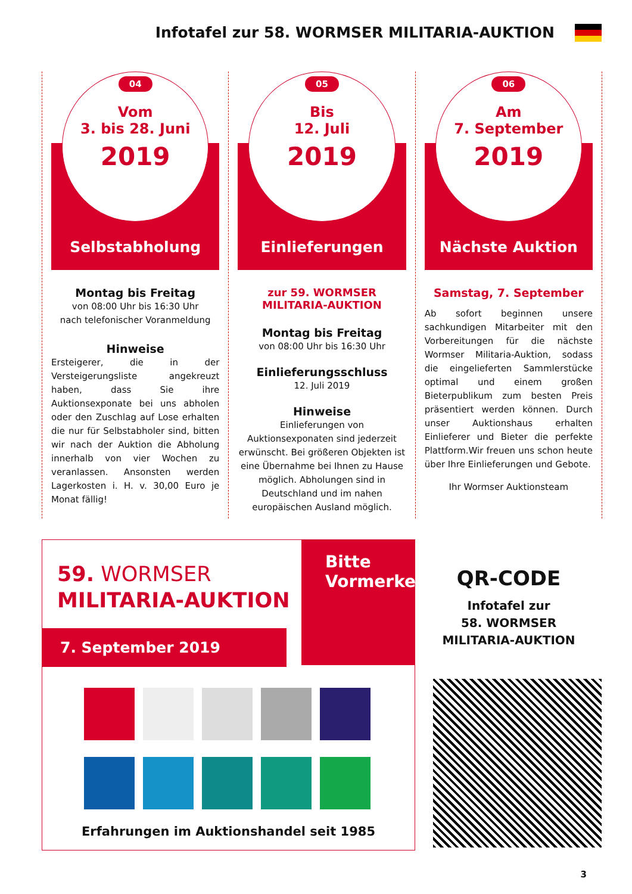Infotafel zur 58. WORMSER MILITARIA-AUKTION
04
Vom
3. bis 28. Juni
2019
Selbstabholung
Montag bis Freitag
von 08:00 Uhr bis 16:30 Uhr
nach telefonischer Voranmeldung
Hinweise
Ersteigerer, die in der Versteigerungsliste angekreuzt haben, dass Sie ihre Auktionsexponate bei uns abholen oder den Zuschlag auf Lose erhalten die nur für Selbstabholer sind, bitten wir nach der Auktion die Abholung innerhalb von vier Wochen zu veranlassen. Ansonsten werden Lagerkosten i. H. v. 30,00 Euro je Monat fällig!
05
Bis
12. Juli
2019
Einlieferungen
zur 59. WORMSER
MILITARIA-AUKTION
Montag bis Freitag
von 08:00 Uhr bis 16:30 Uhr
Einlieferungsschluss
12. Juli 2019
Hinweise
Einlieferungen von Auktionsexponaten sind jederzeit erwünscht. Bei größeren Objekten ist eine Übernahme bei Ihnen zu Hause möglich. Abholungen sind in Deutschland und im nahen europäischen Ausland möglich.
06
Am
7. September
2019
Nächste Auktion
Samstag, 7. September
Ab sofort beginnen unsere sachkundigen Mitarbeiter mit den Vorbereitungen für die nächste Wormser Militaria-Auktion, sodass die eingelieferten Sammlerstücke optimal und einem großen Bieterpublikum zum besten Preis präsentiert werden können. Durch unser Auktionshaus erhalten Einlieferer und Bieter die perfekte Plattform.Wir freuen uns schon heute über Ihre Einlieferungen und Gebote.
Ihr Wormser Auktionsteam
Bitte
Vormerken
59. WORMSER
MILITARIA-AUKTION
7. September 2019
Erfahrungen im Auktionshandel seit 1985
QR-CODE
Infotafel zur
58. WORMSER
MILITARIA-AUKTION
3